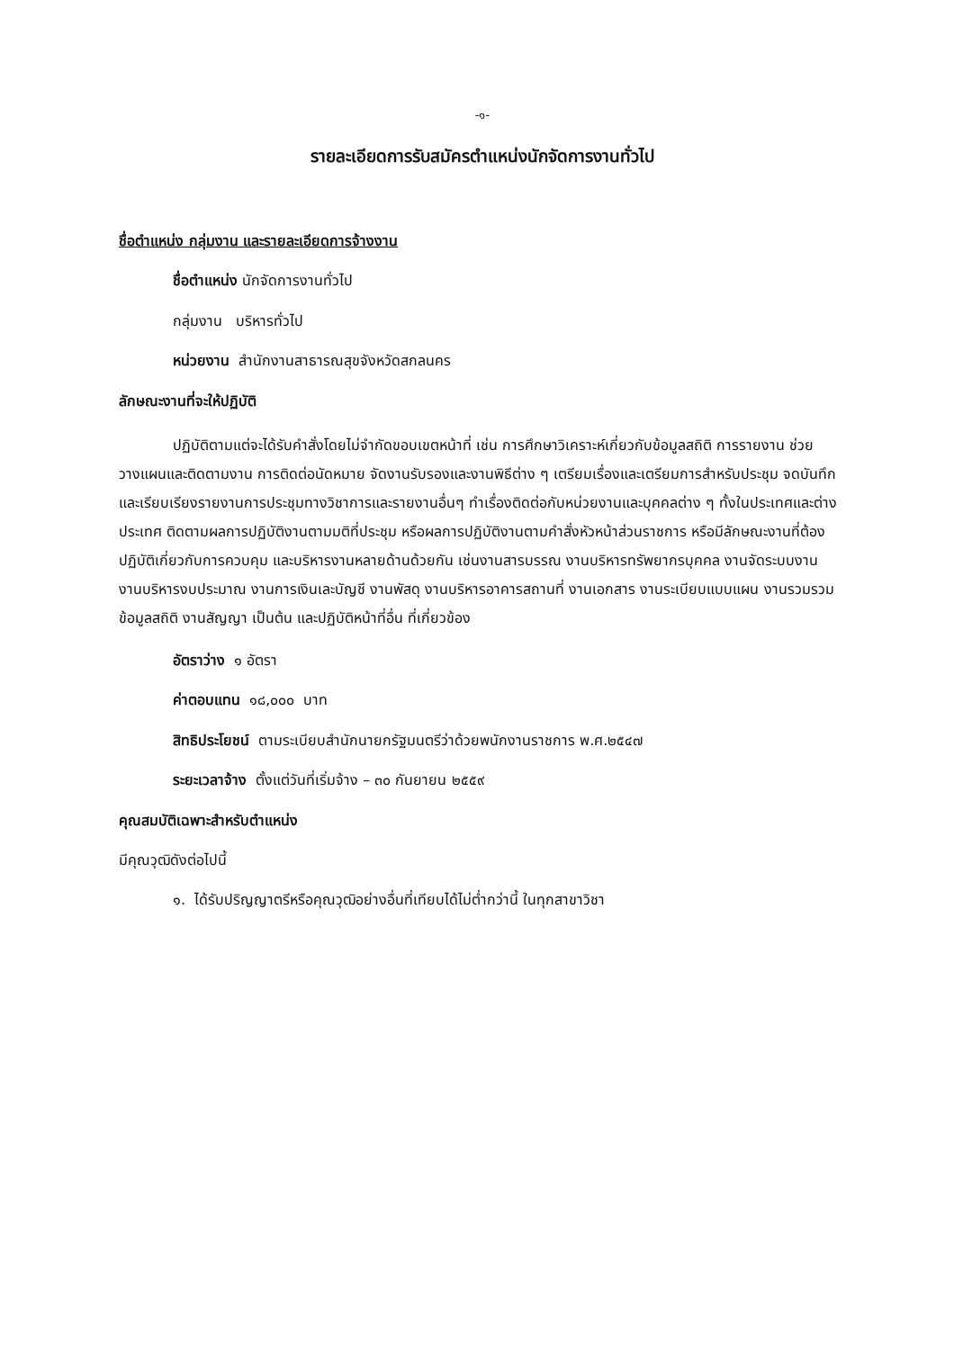-๑-
รายละเอียดการรับสมัครตำแหน่งนักจัดการงานทั่วไป
ชื่อตำแหน่ง กลุ่มงาน และรายละเอียดการจ้างงาน
ชื่อตำแหน่ง นักจัดการงานทั่วไป
กลุ่มงาน บริหารทั่วไป
หน่วยงาน สำนักงานสาธารณสุขจังหวัดสกลนคร
ลักษณะงานที่จะให้ปฏิบัติ
ปฏิบัติตามแต่จะได้รับคำสั่งโดยไม่จำกัดขอบเขตหน้าที่ เช่น การศึกษาวิเคราะห์เกี่ยวกับข้อมูลสถิติ การรายงาน ช่วยวางแผนและติดตามงาน การติดต่อนัดหมาย จัดงานรับรองและงานพิธีต่าง ๆ เตรียมเรื่องและเตรียมการสำหรับประชุม จดบันทึก และเรียบเรียงรายงานการประชุมทางวิชาการและรายงานอื่นๆ ทำเรื่องติดต่อกับหน่วยงานและบุคคลต่าง ๆ ทั้งในประเทศและต่างประเทศ ติดตามผลการปฏิบัติงานตามมติที่ประชุม หรือผลการปฏิบัติงานตามคำสั่งหัวหน้าส่วนราชการ หรือมีลักษณะงานที่ต้องปฏิบัติเกี่ยวกับการควบคุม และบริหารงานหลายด้านด้วยกัน เช่นงานสารบรรณ งานบริหารทรัพยากรบุคคล งานจัดระบบงาน งานบริหารงบประมาณ งานการเงินเละบัญชี งานพัสดุ งานบริหารอาคารสถานที่ งานเอกสาร งานระเบียบแบบแผน งานรวมรวมข้อมูลสถิติ งานสัญญา เป็นต้น และปฏิบัติหน้าที่อื่น ที่เกี่ยวข้อง
อัตราว่าง ๑ อัตรา
ค่าตอบแทน ๑๘,๐๐๐ บาท
สิทธิประโยชน์ ตามระเบียบสำนักนายกรัฐมนตรีว่าด้วยพนักงานราชการ พ.ศ.๒๕๔๗
ระยะเวลาจ้าง ตั้งแต่วันที่เริ่มจ้าง – ๓๐ กันยายน ๒๕๕๙
คุณสมบัติเฉพาะสำหรับตำแหน่ง
มีคุณวุฒิดังต่อไปนี้
๑. ได้รับปริญญาตรีหรือคุณวุฒิอย่างอื่นที่เทียบได้ไม่ต่ำกว่านี้ ในทุกสาขาวิชา